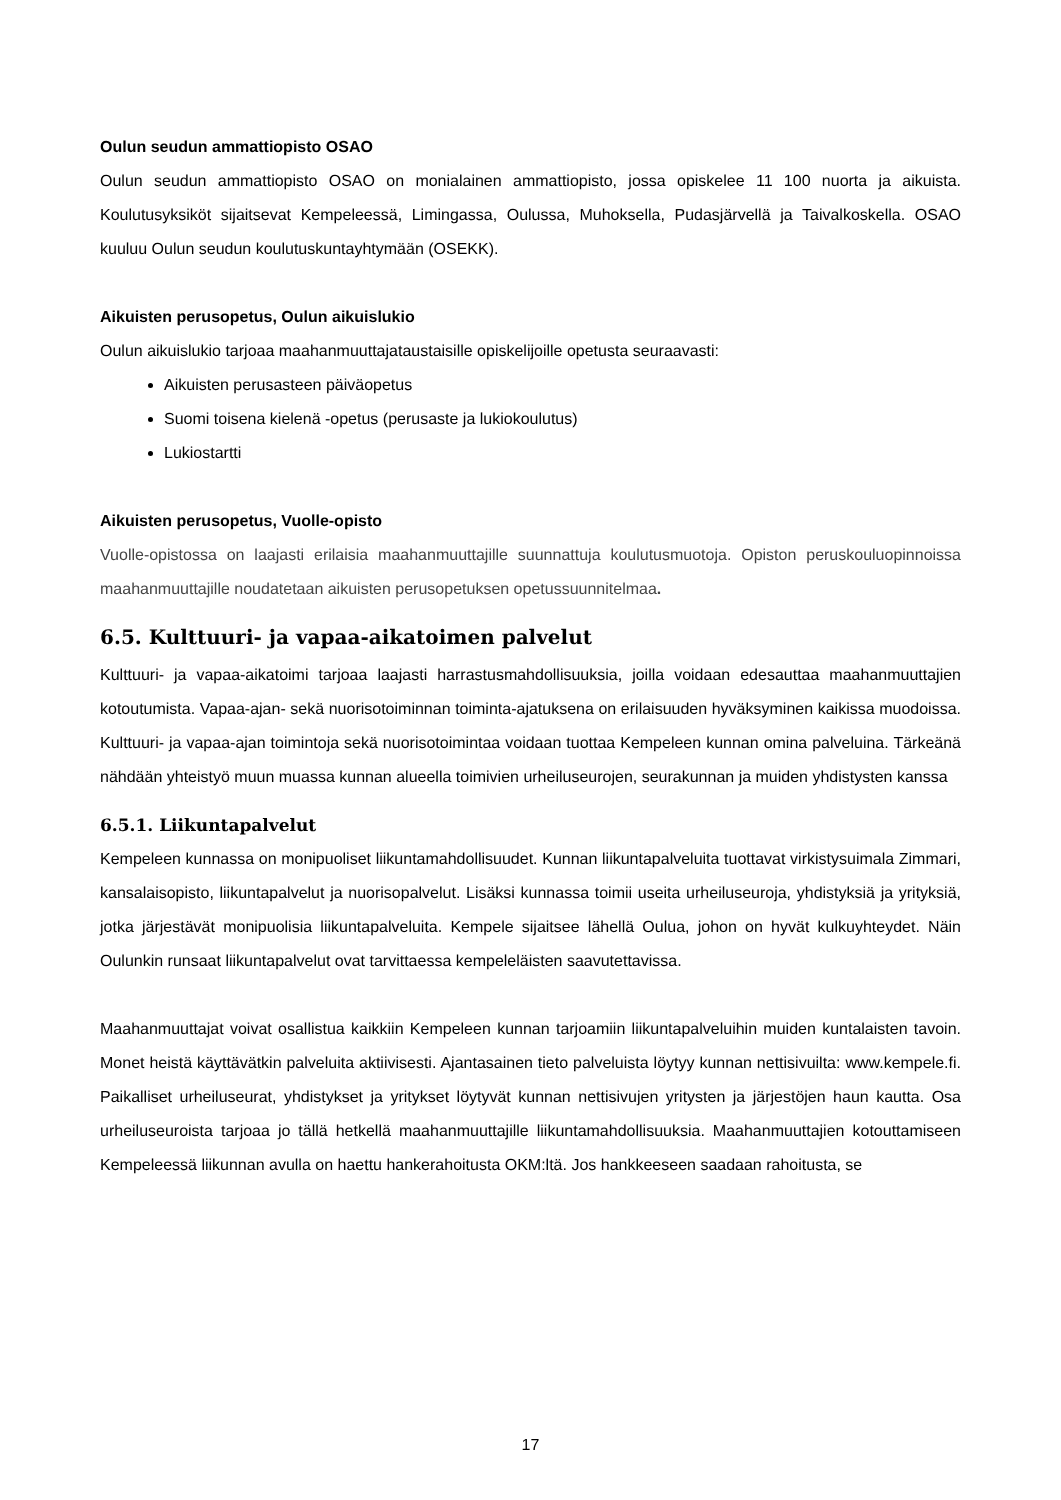Oulun seudun ammattiopisto OSAO
Oulun seudun ammattiopisto OSAO on monialainen ammattiopisto, jossa opiskelee 11 100 nuorta ja aikuista. Koulutusyksiköt sijaitsevat Kempeleessä, Limingassa, Oulussa, Muhoksella, Pudasjärvellä ja Taivalkoskella. OSAO kuuluu Oulun seudun koulutuskuntayhtymään (OSEKK).
Aikuisten perusopetus, Oulun aikuislukio
Oulun aikuislukio tarjoaa maahanmuuttajataustaisille opiskelijoille opetusta seuraavasti:
Aikuisten perusasteen päiväopetus
Suomi toisena kielenä -opetus (perusaste ja lukiokoulutus)
Lukiostartti
Aikuisten perusopetus, Vuolle-opisto
Vuolle-opistossa on laajasti erilaisia maahanmuuttajille suunnattuja koulutusmuotoja. Opiston peruskouluopinnoissa maahanmuuttajille noudatetaan aikuisten perusopetuksen opetussuunnitelmaa.
6.5. Kulttuuri- ja vapaa-aikatoimen palvelut
Kulttuuri- ja vapaa-aikatoimi tarjoaa laajasti harrastusmahdollisuuksia, joilla voidaan edesauttaa maahanmuuttajien kotoutumista. Vapaa-ajan- sekä nuorisotoiminnan toiminta-ajatuksena on erilaisuuden hyväksyminen kaikissa muodoissa. Kulttuuri- ja vapaa-ajan toimintoja sekä nuorisotoimintaa voidaan tuottaa Kempeleen kunnan omina palveluina. Tärkeänä nähdään yhteistyö muun muassa kunnan alueella toimivien urheiluseurojen, seurakunnan ja muiden yhdistysten kanssa
6.5.1. Liikuntapalvelut
Kempeleen kunnassa on monipuoliset liikuntamahdollisuudet. Kunnan liikuntapalveluita tuottavat virkistysuimala Zimmari, kansalaisopisto, liikuntapalvelut ja nuorisopalvelut. Lisäksi kunnassa toimii useita urheiluseuroja, yhdistyksiä ja yrityksiä, jotka järjestävät monipuolisia liikuntapalveluita. Kempele sijaitsee lähellä Oulua, johon on hyvät kulkuyhteydet. Näin Oulunkin runsaat liikuntapalvelut ovat tarvittaessa kempeleläisten saavutettavissa.
Maahanmuuttajat voivat osallistua kaikkiin Kempeleen kunnan tarjoamiin liikuntapalveluihin muiden kuntalaisten tavoin. Monet heistä käyttävätkin palveluita aktiivisesti. Ajantasainen tieto palveluista löytyy kunnan nettisivuilta: www.kempele.fi. Paikalliset urheiluseurat, yhdistykset ja yritykset löytyvät kunnan nettisivujen yritysten ja järjestöjen haun kautta. Osa urheiluseuroista tarjoaa jo tällä hetkellä maahanmuuttajille liikuntamahdollisuuksia. Maahanmuuttajien kotouttamiseen Kempeleessä liikunnan avulla on haettu hankerahoitusta OKM:ltä. Jos hankkeeseen saadaan rahoitusta, se
17